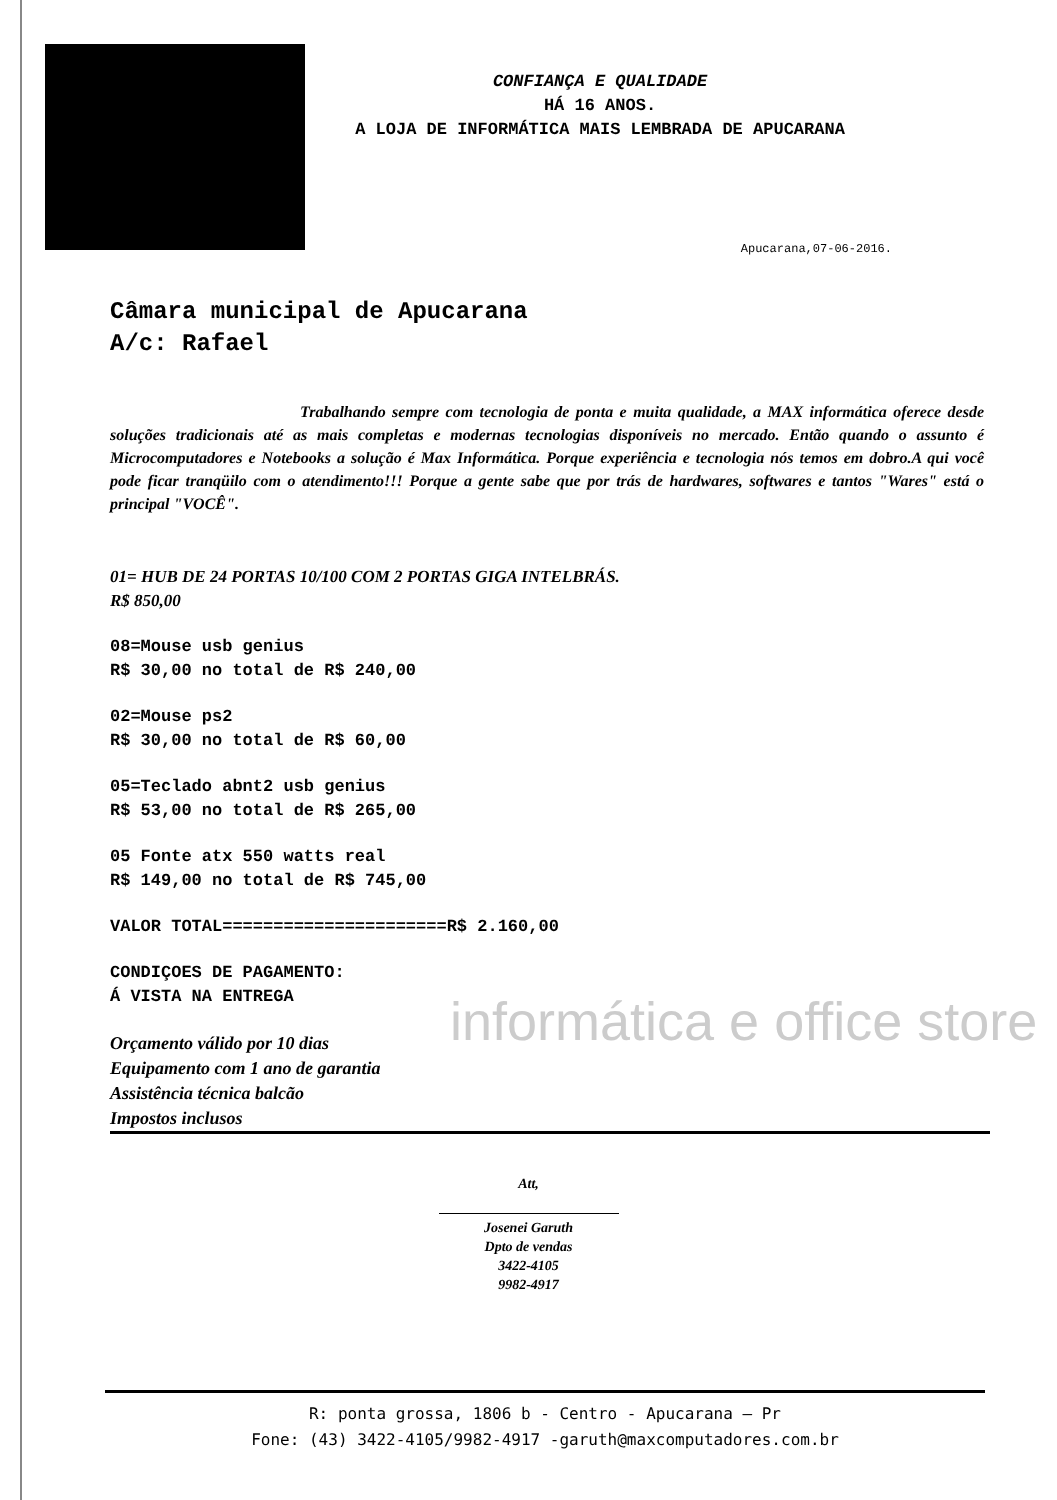CONFIANÇA E QUALIDADE
HÁ 16 ANOS.
A LOJA DE INFORMÁTICA MAIS LEMBRADA DE APUCARANA
Apucarana,07-06-2016.
Câmara municipal de Apucarana
A/c: Rafael
Trabalhando sempre com tecnologia de ponta e muita qualidade, a MAX informática oferece desde soluções tradicionais até as mais completas e modernas tecnologias disponíveis no mercado. Então quando o assunto é Microcomputadores e Notebooks a solução é Max Informática. Porque experiência e tecnologia nós temos em dobro.A qui você pode ficar tranqüilo com o atendimento!!! Porque a gente sabe que por trás de hardwares, softwares e tantos "Wares" está o principal "VOCÊ".
01= HUB DE 24 PORTAS 10/100 COM 2 PORTAS GIGA INTELBRÁS.
R$ 850,00
08=Mouse usb genius
R$ 30,00 no total de R$ 240,00
02=Mouse ps2
R$ 30,00 no total de R$ 60,00
05=Teclado abnt2 usb genius
R$ 53,00 no total de R$ 265,00
05 Fonte atx 550 watts real
R$ 149,00 no total de R$ 745,00
VALOR TOTAL======================R$ 2.160,00
CONDIÇOES DE PAGAMENTO:
Á VISTA NA ENTREGA
Orçamento válido por 10 dias
Equipamento com 1 ano de garantia
Assistência técnica balcão
Impostos inclusos
Att,
Josenei Garuth
Dpto de vendas
3422-4105
9982-4917
informática e office store
R: ponta grossa, 1806 b - Centro - Apucarana – Pr
Fone: (43) 3422-4105/9982-4917 -garuth@maxcomputadores.com.br